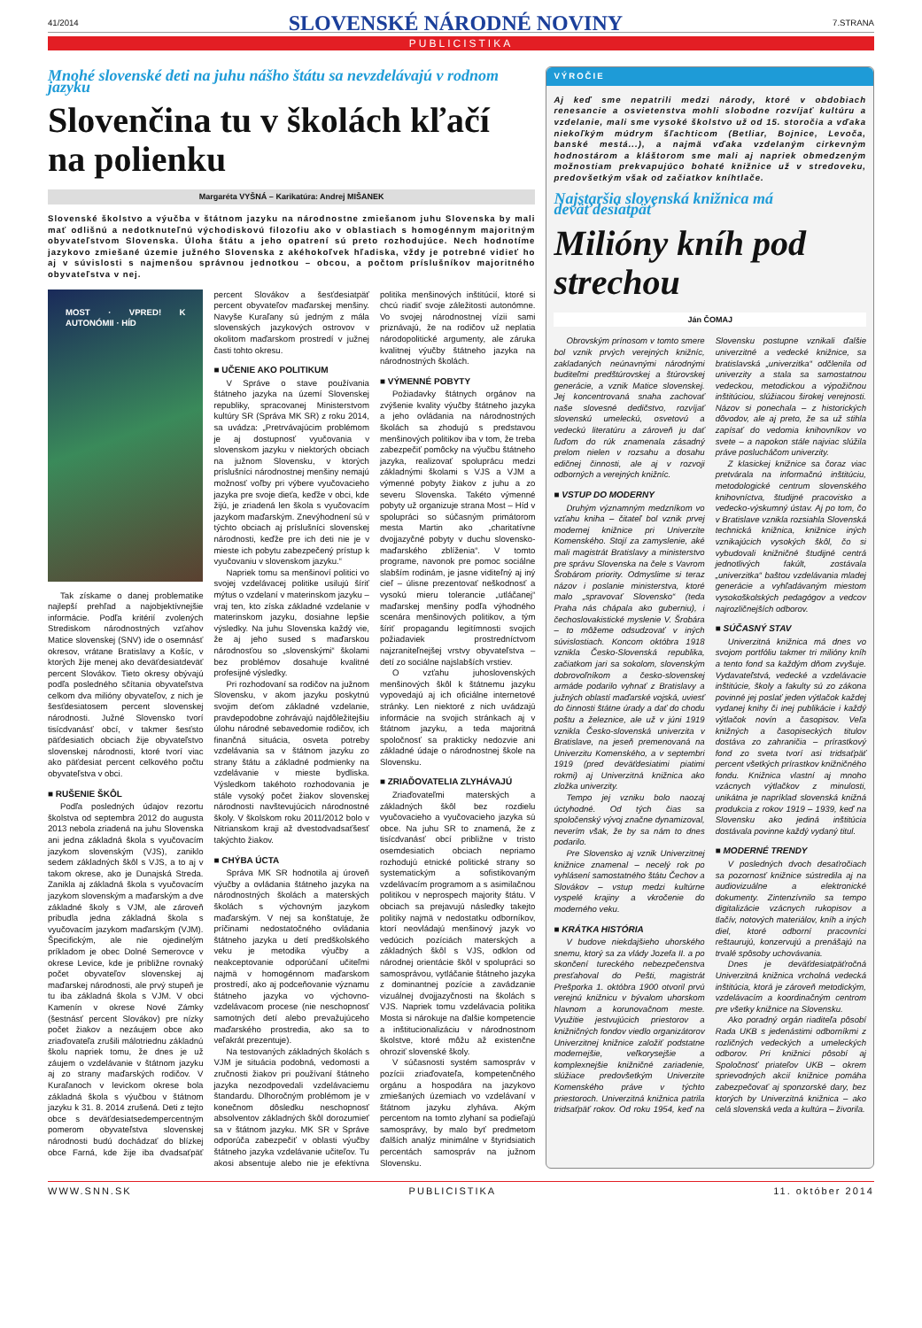41/2014 SLOVENSKÉ NÁRODNÉ NOVINY 7.STRANA
PUBLICISTIKA
Mnohé slovenské deti na juhu nášho štátu sa nevzdelávajú v rodnom jazyku
Slovenčina tu v školách kľačí na polienku
Margaréta VYŠNÁ – Karikatúra: Andrej MIŠANEK
Slovenské školstvo a výučba v štátnom jazyku na národnostne zmiešanom juhu Slovenska by mali mať odlišnú a nedotknuteľnú východiskovú filozofiu ako v oblastiach s homogénnym majoritným obyvateľstvom Slovenska. Úloha štátu a jeho opatrení sú preto rozhodujúce. Nech hodnotíme jazykovo zmiešané územie južného Slovenska z akéhokoľvek hľadiska, vždy je potrebné vidieť ho aj v súvislosti s najmenšou správnou jednotkou – obcou, a počtom príslušníkov majoritného obyvateľstva v nej.
MOST · VPRED! K AUTONÓMII · HÍD
Tak získame o danej problematike najlepší prehľad a najobjektívnejšie informácie. Podľa kritérií zvolených Strediskom národnostných vzťahov Matice slovenskej (SNV) ide o osemnásť okresov, vrátane Bratislavy a Košíc, v ktorých žije menej ako deväťdesiatdeväť percent Slovákov. Tieto okresy obývajú podľa posledného sčítania obyvateľstva celkom dva milióny obyvateľov, z nich je šesťdesiatosem percent slovenskej národnosti. Južné Slovensko tvorí tisícdvanásť obcí, v takmer šesťsto päťdesiatich obciach žije obyvateľstvo slovenskej národnosti, ktoré tvorí viac ako päťdesiat percent celkového počtu obyvateľstva v obci.
■ RUŠENIE ŠKÔL
Podľa posledných údajov rezortu školstva od septembra 2012 do augusta 2013 nebola zriadená na juhu Slovenska ani jedna základná škola s vyučovacím jazykom slovenským (VJS), zaniklo sedem základných škôl s VJS, a to aj v takom okrese, ako je Dunajská Streda. Zanikla aj základná škola s vyučovacím jazykom slovenským a maďarským a dve základné školy s VJM, ale zároveň pribudla jedna základná škola s vyučovacím jazykom maďarským (VJM). Špecifickým, ale nie ojedinelým príkladom je obec Dolné Semerovce v okrese Levice, kde je približne rovnaký počet obyvateľov slovenskej aj maďarskej národnosti, ale prvý stupeň je tu iba základná škola s VJM. V obci Kamenín v okrese Nové Zámky (šestnásť percent Slovákov) pre nízky počet žiakov a nezáujem obce ako zriaďovateľa zrušili málotriednu základnú školu napriek tomu, že dnes je už záujem o vzdelávanie v štátnom jazyku aj zo strany maďarských rodičov. V Kuraľanoch v levickom okrese bola základná škola s výučbou v štátnom jazyku k 31. 8. 2014 zrušená. Deti z tejto obce s deväťdesiatsedempercentným pomerom obyvateľstva slovenskej národnosti budú dochádzať do blízkej obce Farná, kde žije iba dvadsaťpäť percent Slovákov a šesťdesiatpäť percent obyvateľov maďarskej menšiny. Navyše Kuraľany sú jedným z mála slovenských jazykových ostrovov v okolitom maďarskom prostredí v južnej časti tohto okresu.
■ UČENIE AKO POLITIKUM
V Správe o stave používania štátneho jazyka na území Slovenskej republiky, spracovanej Ministerstvom kultúry SR (Správa MK SR) z roku 2014, sa uvádza: „Pretrvávajúcim problémom je aj dostupnosť vyučovania v slovenskom jazyku v niektorých obciach na južnom Slovensku, v ktorých príslušníci národnostnej menšiny nemajú možnosť voľby pri výbere vyučovacieho jazyka pre svoje dieťa, keďže v obci, kde žijú, je zriadená len škola s vyučovacím jazykom maďarským. Znevýhodnení sú v týchto obciach aj príslušníci slovenskej národnosti, keďže pre ich deti nie je v mieste ich pobytu zabezpečený prístup k vyučovaniu v slovenskom jazyku.“
Napriek tomu sa menšinoví politici vo svojej vzdelávacej politike usilujú šíriť mýtus o vzdelaní v materinskom jazyku – vraj ten, kto získa základné vzdelanie v materinskom jazyku, dosiahne lepšie výsledky. Na juhu Slovenska každý vie, že aj jeho sused s maďarskou národnosťou so „slovenskými“ školami bez problémov dosahuje kvalitné profesijné výsledky.
Pri rozhodovaní sa rodičov na južnom Slovensku, v akom jazyku poskytnú svojim deťom základné vzdelanie, pravdepodobne zohrávajú najdôležitejšiu úlohu národné sebavedomie rodičov, ich finančná situácia, osveta potreby vzdelávania sa v štátnom jazyku zo strany štátu a základné podmienky na vzdelávanie v mieste bydliska. Výsledkom takéhoto rozhodovania je stále vysoký počet žiakov slovenskej národnosti navštevujúcich národnostné školy. V školskom roku 2011/2012 bolo v Nitrianskom kraji až dvestodvadsaťšesť takýchto žiakov.
■ CHÝBA ÚCTA
Správa MK SR hodnotila aj úroveň výučby a ovládania štátneho jazyka na národnostných školách a materských školách s výchovným jazykom maďarským. V nej sa konštatuje, že príčinami nedostatočného ovládania štátneho jazyka u detí predškolského veku je metodika výučby a neakceptovanie odporúčaní učiteľmi najmä v homogénnom maďarskom prostredí, ako aj podceňovanie významu štátneho jazyka vo výchovno-vzdelávacom procese (nie neschopnosť samotných detí alebo prevažujúceho maďarského prostredia, ako sa to veľakrát prezentuje).
Na testovaných základných školách s VJM je situácia podobná, vedomosti a zručnosti žiakov pri používaní štátneho jazyka nezodpovedali vzdelávaciemu štandardu. Dlhoročným problémom je v konečnom dôsledku neschopnosť absolventov základných škôl dorozumieť sa v štátnom jazyku. MK SR v Správe odporúča zabezpečiť v oblasti výučby štátneho jazyka vzdelávanie učiteľov. Tu akosi absentuje alebo nie je efektívna politika menšinových inštitúcií, ktoré si chcú riadiť svoje záležitosti autonómne. Vo svojej národnostnej vízii sami priznávajú, že na rodičov už neplatia národopolitické argumenty, ale záruka kvalitnej výučby štátneho jazyka na národnostných školách.
■ VÝMENNÉ POBYTY
Požiadavky štátnych orgánov na zvýšenie kvality výučby štátneho jazyka a jeho ovládania na národnostných školách sa zhodujú s predstavou menšinových politikov iba v tom, že treba zabezpečiť pomôcky na výučbu štátneho jazyka, realizovať spoluprácu medzi základnými školami s VJS a VJM a výmenné pobyty žiakov z juhu a zo severu Slovenska. Takéto výmenné pobyty už organizuje strana Most – Híd v spolupráci so súčasným primátorom mesta Martin ako „charitatívne dvojjazyčné pobyty v duchu slovensko-maďarského zblíženia“. V tomto programe, navonok pre pomoc sociálne slabším rodinám, je jasne viditeľný aj iný cieľ – úlisne prezentovať neškodnosť a vysokú mieru tolerancie „utláčanej“ maďarskej menšiny podľa výhodného scenára menšinových politikov, a tým šíriť propagandu legitímnosti svojich požiadaviek prostredníctvom najzraniteľnejšej vrstvy obyvateľstva – detí zo sociálne najslabších vrstiev.
O vzťahu juhoslovenských menšinových škôl k štátnemu jazyku vypovedajú aj ich oficiálne internetové stránky. Len niektoré z nich uvádzajú informácie na svojich stránkach aj v štátnom jazyku, a teda majoritná spoločnosť sa prakticky nedozvie ani základné údaje o národnostnej škole na Slovensku.
■ ZRIAĎOVATELIA ZLYHÁVAJÚ
Zriaďovateľmi materských a základných škôl bez rozdielu vyučovacieho a vyučovacieho jazyka sú obce. Na juhu SR to znamená, že z tisícdvanásť obcí približne v tristo osemdesiatich obciach nepriamo rozhodujú etnické politické strany so systematickým a sofistikovaným vzdelávacím programom a s asimilačnou politikou v neprospech majority štátu. V obciach sa prejavujú následky takejto politiky najmä v nedostatku odborníkov, ktorí neovládajú menšinový jazyk vo vedúcich pozíciách materských a základných škôl s VJS, odklon od národnej orientácie škôl v spolupráci so samosprávou, vytláčanie štátneho jazyka z dominantnej pozície a zavádzanie vizuálnej dvojjazyčnosti na školách s VJS. Napriek tomu vzdelávacia politika Mosta si nárokuje na ďalšie kompetencie a inštitucionalizáciu v národnostnom školstve, ktoré môžu až existenčne ohroziť slovenské školy.
V súčasnosti systém samospráv v pozícii zriaďovateľa, kompetenčného orgánu a hospodára na jazykovo zmiešaných územiach vo vzdelávaní v štátnom jazyku zlyháva. Akým percentom na tomto zlyhaní sa podieľajú samosprávy, by malo byť predmetom ďalších analýz minimálne v štyridsiatich percentách samospráv na južnom Slovensku.
VÝROČIE
Aj keď sme nepatrili medzi národy, ktoré v obdobiach renesancie a osvietenstva mohli slobodne rozvíjať kultúru a vzdelanie, mali sme vysoké školstvo už od 15. storočia a vďaka niekoľkým múdrym šľachticom (Betliar, Bojnice, Levoča, banské mestá...), a najmä vďaka vzdelaným cirkevným hodnostárom a kláštorom sme mali aj napriek obmedzeným možnostiam prekvapujúco bohaté knižnice už v stredoveku, predovšetkým však od začiatkov kníhtlače.
Najstaršia slovenská knižnica má deväťdesiatpäť
Milióny kníh pod strechou
Ján ČOMAJ
Obrovským prínosom v tomto smere bol vznik prvých verejných knižníc, zakladaných neúnavnými národnými buditeľmi predštúrovskej a štúrovskej generácie, a vznik Matice slovenskej. Jej koncentrovaná snaha zachovať naše slovesné dedičstvo, rozvíjať slovenskú umeleckú, osvetovú a vedeckú literatúru a zároveň ju dať ľuďom do rúk znamenala zásadný prelom nielen v rozsahu a dosahu edičnej činnosti, ale aj v rozvoji odborných a verejných knižníc.
■ VSTUP DO MODERNY
Druhým významným medzníkom vo vzťahu kniha – čitateľ bol vznik prvej modernej knižnice pri Univerzite Komenského. Stojí za zamyslenie, aké mali magistrát Bratislavy a ministerstvo pre správu Slovenska na čele s Vavrom Šrobárom priority. Odmyslime si teraz názov i poslanie ministerstva, ktoré malo „spravovať Slovensko“ (teda Praha nás chápala ako guberniu), i čechoslovakistické myslenie V. Šrobára – to môžeme odsudzovať v iných súvislostiach. Koncom októbra 1918 vznikla Česko-Slovenská republika, začiatkom jari sa sokolom, slovenským dobrovoľníkom a česko-slovenskej armáde podarilo vyhnať z Bratislavy a južných oblastí maďarské vojská, uviesť do činnosti štátne úrady a dať do chodu poštu a železnice, ale už v júni 1919 vznikla Česko-slovenská univerzita v Bratislave, na jeseň premenovaná na Univerzitu Komenského, a v septembri 1919 (pred deväťdesiatimi piatimi rokmi) aj Univerzitná knižnica ako zložka univerzity.
Tempo jej vzniku bolo naozaj úctyhodné. Od tých čias sa spoločenský vývoj značne dynamizoval, neverím však, že by sa nám to dnes podarilo.
Pre Slovensko aj vznik Univerzitnej knižnice znamenal – necelý rok po vyhlásení samostatného štátu Čechov a Slovákov – vstup medzi kultúrne vyspelé krajiny a vkročenie do moderného veku.
■ KRÁTKA HISTÓRIA
V budove niekdajšieho uhorského snemu, ktorý sa za vlády Jozefa II. a po skončení tureckého nebezpečenstva presťahoval do Pešti, magistrát Prešporka 1. októbra 1900 otvoril prvú verejnú knižnicu v bývalom uhorskom hlavnom a korunovačnom meste. Využitie jestvujúcich priestorov a knižničných fondov viedlo organizátorov Univerzitnej knižnice založiť podstatne modernejšie, veľkorysejšie a komplexnejšie knižničné zariadenie, slúžiace predovšetkým Univerzite Komenského práve v týchto priestoroch. Univerzitná knižnica patrila tridsaťpäť rokov. Od roku 1954, keď na Slovensku postupne vznikali ďalšie univerzitné a vedecké knižnice, sa bratislavská „univerzitka“ odčlenila od univerzity a stala sa samostatnou vedeckou, metodickou a výpožičnou inštitúciou, slúžiacou širokej verejnosti. Názov si ponechala – z historických dôvodov, ale aj preto, že sa už stihla zapísať do vedomia knihovníkov vo svete – a napokon stále najviac slúžila práve poslucháčom univerzity.
Z klasickej knižnice sa čoraz viac pretvárala na informačnú inštitúciu, metodologické centrum slovenského knihovníctva, študijné pracovisko a vedecko-výskumný ústav. Aj po tom, čo v Bratislave vznikla rozsiahla Slovenská technická knižnica, knižnice iných vznikajúcich vysokých škôl, čo si vybudovali knižničné študijné centrá jednotlivých fakúlt, zostávala „univerzitka“ baštou vzdelávania mladej generácie a vyhľadávaným miestom vysokoškolských pedagógov a vedcov najrozličnejších odborov.
■ SÚČASNÝ STAV
Univerzitná knižnica má dnes vo svojom portfóliu takmer tri milióny kníh a tento fond sa každým dňom zvyšuje. Vydavateľstvá, vedecké a vzdelávacie inštitúcie, školy a fakulty sú zo zákona povinné jej poslať jeden výtlačok každej vydanej knihy či inej publikácie i každý výtlačok novín a časopisov. Veľa knižných a časopiseckých titulov dostáva zo zahraničia – prírastkový fond zo sveta tvorí asi tridsaťpäť percent všetkých prírastkov knižničného fondu. Knižnica vlastní aj mnoho vzácnych výtlačkov z minulosti, unikátna je napríklad slovenská knižná produkcia z rokov 1919 – 1939, keď na Slovensku ako jediná inštitúcia dostávala povinne každý vydaný titul.
■ MODERNÉ TRENDY
V posledných dvoch desaťročiach sa pozornosť knižnice sústredila aj na audiovizuálne a elektronické dokumenty. Zintenzívnilo sa tempo digitalizácie vzácnych rukopisov a tlačív, notových materiálov, kníh a iných diel, ktoré odborní pracovníci reštaurujú, konzervujú a prenášajú na trvalé spôsoby uchovávania.
Dnes je deväťdesiatpäťročná Univerzitná knižnica vrcholná vedecká inštitúcia, ktorá je zároveň metodickým, vzdelávacím a koordinačným centrom pre všetky knižnice na Slovensku.
Ako poradný orgán riaditeľa pôsobí Rada UKB s jedenástimi odborníkmi z rozličných vedeckých a umeleckých odborov. Pri knižnici pôsobí aj Spoločnosť priateľov UKB – okrem sprievodných akcií knižnice pomáha zabezpečovať aj sponzorské dary, bez ktorých by Univerzitná knižnica – ako celá slovenská veda a kultúra – živorila.
WWW.SNN.SK PUBLICISTIKA 11. október 2014